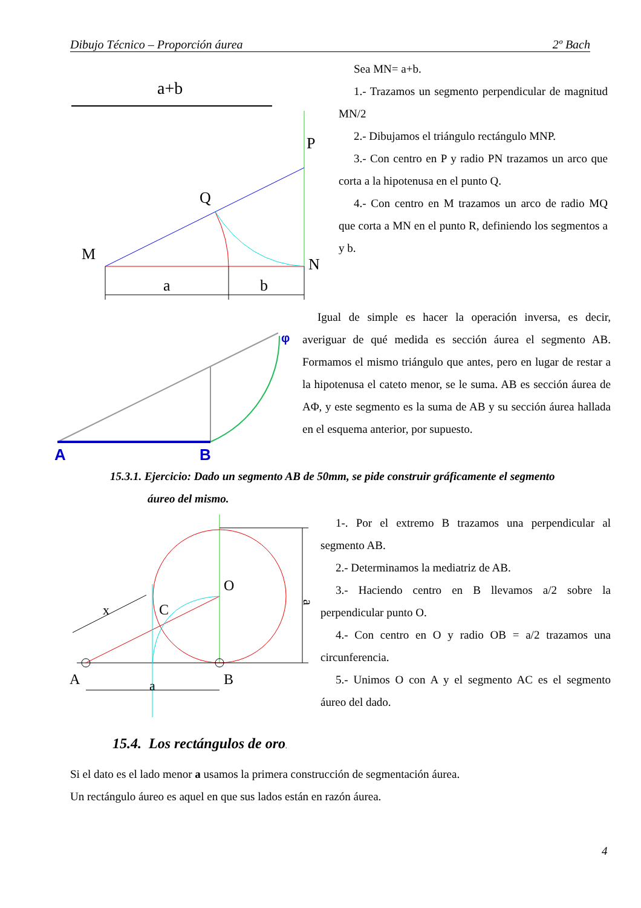Dibujo Técnico – Proporción áurea 2º Bach
a+b
P
Q
M
N
a
b
Sea MN= a+b.
1.- Trazamos un segmento perpendicular de magnitud MN/2
2.- Dibujamos el triángulo rectángulo MNP.
3.- Con centro en P y radio PN trazamos un arco que corta a la hipotenusa en el punto Q.
4.- Con centro en M trazamos un arco de radio MQ que corta a MN en el punto R, definiendo los segmentos a y b.
φ
A
B
Igual de simple es hacer la operación inversa, es decir, averiguar de qué medida es sección áurea el segmento AB. Formamos el mismo triángulo que antes, pero en lugar de restar a la hipotenusa el cateto menor, se le suma. AB es sección áurea de AΦ, y este segmento es la suma de AB y su sección áurea hallada en el esquema anterior, por supuesto.
15.3.1. Ejercicio: Dado un segmento AB de 50mm, se pide construir gráficamente el segmento
áureo del mismo.
a
O
C
A
B
a
x
1-. Por el extremo B trazamos una perpendicular al segmento AB.
2.- Determinamos la mediatriz de AB.
3.- Haciendo centro en B llevamos a/2 sobre la perpendicular punto O.
4.- Con centro en O y radio OB = a/2 trazamos una circunferencia.
5.- Unimos O con A y el segmento AC es el segmento áureo del dado.
15.4. Los rectángulos de oro.
Si el dato es el lado menor a usamos la primera construcción de segmentación áurea.
Un rectángulo áureo es aquel en que sus lados están en razón áurea.
4